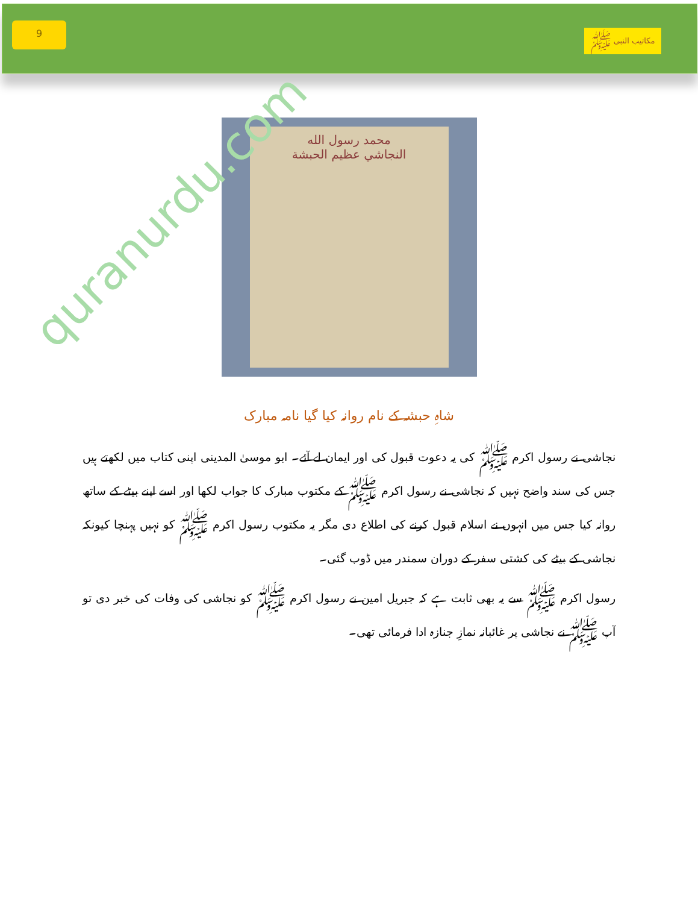9
مکاتیب النبی ﷺ
quranurdu.com
محمد رسول الله
النجاشي عظيم الحبشة
شاہِ حبشہ کے نام روانہ کیا گیا نامہ مبارک
نجاشی نے رسول اکرم ﷺ کی یہ دعوت قبول کی اور ایمان لے آئے۔ ابو موسیٰ المدینی اپنی کتاب میں لکھتے ہیں جس کی سند واضح نہیں کہ نجاشی نے رسول اکرم ﷺ کے مکتوب مبارک کا جواب لکھا اور اسے اپنے بیٹے کے ساتھ روانہ کیا جس میں انہوں نے اسلام قبول کرنے کی اطلاع دی مگر یہ مکتوب رسول اکرم ﷺ کو نہیں پہنچا کیونکہ نجاشی کے بیٹے کی کشتی سفر کے دوران سمندر میں ڈوب گئی۔
رسول اکرم ﷺ سے یہ بھی ثابت ہے کہ جبریل امین نے رسول اکرم ﷺ کو نجاشی کی وفات کی خبر دی تو آپ ﷺ نے نجاشی پر غائبانہ نمازِ جنازہ ادا فرمائی تھی۔